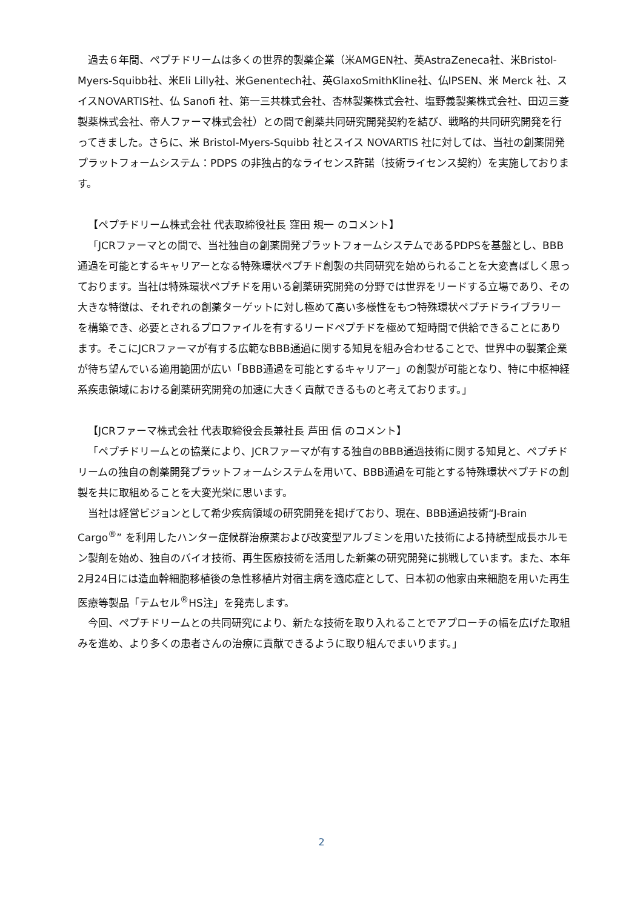過去６年間、ペプチドリームは多くの世界的製薬企業（米AMGEN社、英AstraZeneca社、米Bristol-Myers-Squibb社、米Eli Lilly社、米Genentech社、英GlaxoSmithKline社、仏IPSEN、米 Merck 社、スイスNOVARTIS社、仏 Sanofi 社、第一三共株式会社、杏林製薬株式会社、塩野義製薬株式会社、田辺三菱製薬株式会社、帝人ファーマ株式会社）との間で創薬共同研究開発契約を結び、戦略的共同研究開発を行ってきました。さらに、米 Bristol-Myers-Squibb 社とスイス NOVARTIS 社に対しては、当社の創薬開発プラットフォームシステム：PDPS の非独占的なライセンス許諾（技術ライセンス契約）を実施しております。
【ペプチドリーム株式会社 代表取締役社長 窪田 規一 のコメント】
「JCRファーマとの間で、当社独自の創薬開発プラットフォームシステムであるPDPSを基盤とし、BBB通過を可能とするキャリアーとなる特殊環状ペプチド創製の共同研究を始められることを大変喜ばしく思っております。当社は特殊環状ペプチドを用いる創薬研究開発の分野では世界をリードする立場であり、その大きな特徴は、それぞれの創薬ターゲットに対し極めて高い多様性をもつ特殊環状ペプチドライブラリーを構築でき、必要とされるプロファイルを有するリードペプチドを極めて短時間で供給できることにあります。そこにJCRファーマが有する広範なBBB通過に関する知見を組み合わせることで、世界中の製薬企業が待ち望んでいる適用範囲が広い「BBB通過を可能とするキャリアー」の創製が可能となり、特に中枢神経系疾患領域における創薬研究開発の加速に大きく貢献できるものと考えております。」
【JCRファーマ株式会社 代表取締役会長兼社長 芦田 信 のコメント】
「ペプチドリームとの協業により、JCRファーマが有する独自のBBB通過技術に関する知見と、ペプチドリームの独自の創薬開発プラットフォームシステムを用いて、BBB通過を可能とする特殊環状ペプチドの創製を共に取組めることを大変光栄に思います。
当社は経営ビジョンとして希少疾病領域の研究開発を掲げており、現在、BBB通過技術“J-Brain Cargo<sup>®</sup>” を利用したハンター症候群治療薬および改変型アルブミンを用いた技術による持続型成長ホルモン製剤を始め、独自のバイオ技術、再生医療技術を活用した新薬の研究開発に挑戦しています。また、本年2月24日には造血幹細胞移植後の急性移植片対宿主病を適応症として、日本初の他家由来細胞を用いた再生医療等製品「テムセル<sup>®</sup>HS注」を発売します。
今回、ペプチドリームとの共同研究により、新たな技術を取り入れることでアプローチの幅を広げた取組みを進め、より多くの患者さんの治療に貢献できるように取り組んでまいります。」
2